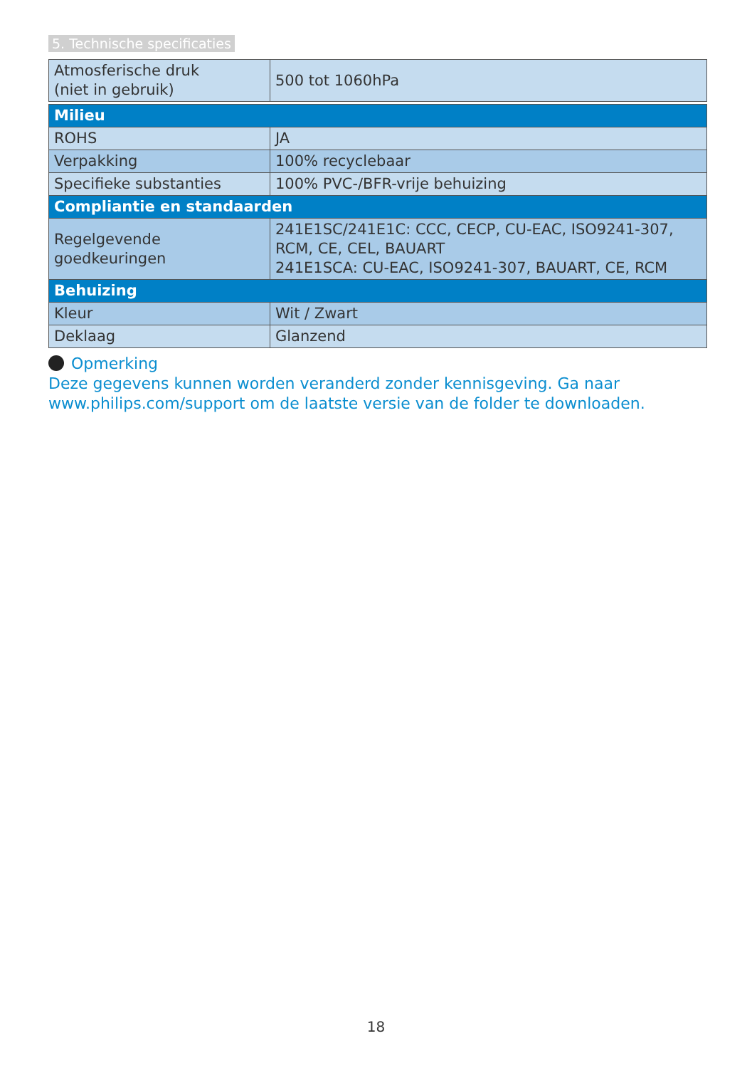5. Technische specificaties
| Atmosferische druk (niet in gebruik) | 500 tot 1060hPa |
| Milieu | |
| ROHS | JA |
| Verpakking | 100% recyclebaar |
| Specifieke substanties | 100% PVC-/BFR-vrije behuizing |
| Compliantie en standaarden | |
| Regelgevende goedkeuringen | 241E1SC/241E1C: CCC, CECP, CU-EAC, ISO9241-307, RCM, CE, CEL, BAUART 241E1SCA: CU-EAC, ISO9241-307, BAUART, CE, RCM |
| Behuizing | |
| Kleur | Wit / Zwart |
| Deklaag | Glanzend |
Opmerking
Deze gegevens kunnen worden veranderd zonder kennisgeving. Ga naar www.philips.com/support om de laatste versie van de folder te downloaden.
18